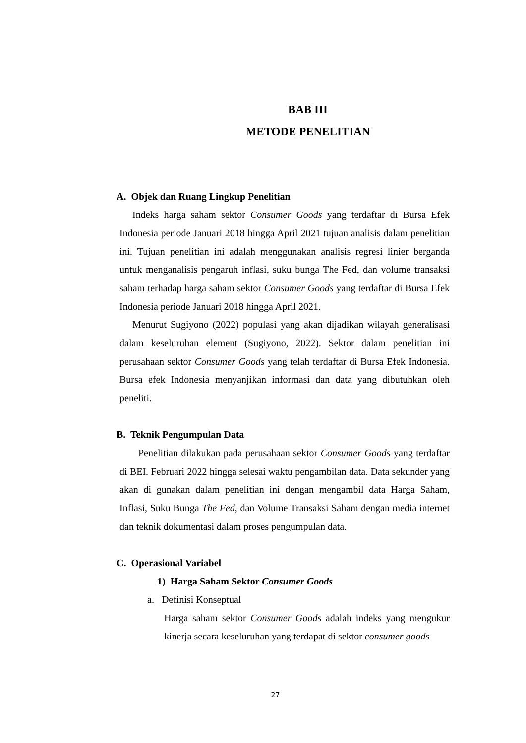BAB III
METODE PENELITIAN
A. Objek dan Ruang Lingkup Penelitian
Indeks harga saham sektor Consumer Goods yang terdaftar di Bursa Efek Indonesia periode Januari 2018 hingga April 2021 tujuan analisis dalam penelitian ini. Tujuan penelitian ini adalah menggunakan analisis regresi linier berganda untuk menganalisis pengaruh inflasi, suku bunga The Fed, dan volume transaksi saham terhadap harga saham sektor Consumer Goods yang terdaftar di Bursa Efek Indonesia periode Januari 2018 hingga April 2021.
Menurut Sugiyono (2022) populasi yang akan dijadikan wilayah generalisasi dalam keseluruhan element (Sugiyono, 2022). Sektor dalam penelitian ini perusahaan sektor Consumer Goods yang telah terdaftar di Bursa Efek Indonesia. Bursa efek Indonesia menyanjikan informasi dan data yang dibutuhkan oleh peneliti.
B. Teknik Pengumpulan Data
Penelitian dilakukan pada perusahaan sektor Consumer Goods yang terdaftar di BEI. Februari 2022 hingga selesai waktu pengambilan data. Data sekunder yang akan di gunakan dalam penelitian ini dengan mengambil data Harga Saham, Inflasi, Suku Bunga The Fed, dan Volume Transaksi Saham dengan media internet dan teknik dokumentasi dalam proses pengumpulan data.
C. Operasional Variabel
1) Harga Saham Sektor Consumer Goods
a. Definisi Konseptual
Harga saham sektor Consumer Goods adalah indeks yang mengukur kinerja secara keseluruhan yang terdapat di sektor consumer goods
27